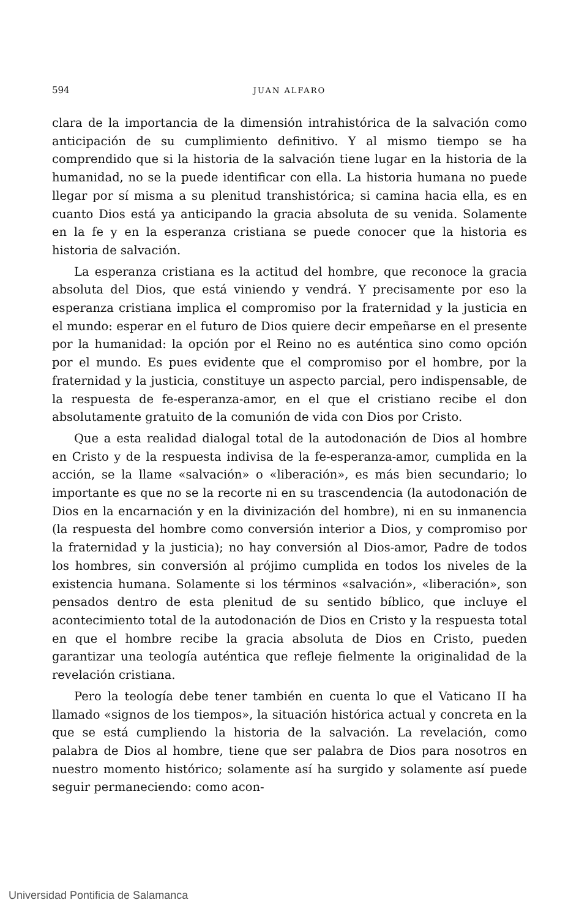594 JUAN ALFARO
clara de la importancia de la dimensión intrahistórica de la salvación como anticipación de su cumplimiento definitivo. Y al mismo tiempo se ha comprendido que si la historia de la salvación tiene lugar en la historia de la humanidad, no se la puede identificar con ella. La historia humana no puede llegar por sí misma a su plenitud transhistórica; si camina hacia ella, es en cuanto Dios está ya anticipando la gracia absoluta de su venida. Solamente en la fe y en la esperanza cristiana se puede conocer que la historia es historia de salvación.
La esperanza cristiana es la actitud del hombre, que reconoce la gracia absoluta del Dios, que está viniendo y vendrá. Y precisamente por eso la esperanza cristiana implica el compromiso por la fraternidad y la justicia en el mundo: esperar en el futuro de Dios quiere decir empeñarse en el presente por la humanidad: la opción por el Reino no es auténtica sino como opción por el mundo. Es pues evidente que el compromiso por el hombre, por la fraternidad y la justicia, constituye un aspecto parcial, pero indispensable, de la respuesta de fe-esperanza-amor, en el que el cristiano recibe el don absolutamente gratuito de la comunión de vida con Dios por Cristo.
Que a esta realidad dialogal total de la autodonación de Dios al hombre en Cristo y de la respuesta indivisa de la fe-esperanza-amor, cumplida en la acción, se la llame «salvación» o «liberación», es más bien secundario; lo importante es que no se la recorte ni en su trascendencia (la autodonación de Dios en la encarnación y en la divinización del hombre), ni en su inmanencia (la respuesta del hombre como conversión interior a Dios, y compromiso por la fraternidad y la justicia); no hay conversión al Dios-amor, Padre de todos los hombres, sin conversión al prójimo cumplida en todos los niveles de la existencia humana. Solamente si los términos «salvación», «liberación», son pensados dentro de esta plenitud de su sentido bíblico, que incluye el acontecimiento total de la autodonación de Dios en Cristo y la respuesta total en que el hombre recibe la gracia absoluta de Dios en Cristo, pueden garantizar una teología auténtica que refleje fielmente la originalidad de la revelación cristiana.
Pero la teología debe tener también en cuenta lo que el Vaticano II ha llamado «signos de los tiempos», la situación histórica actual y concreta en la que se está cumpliendo la historia de la salvación. La revelación, como palabra de Dios al hombre, tiene que ser palabra de Dios para nosotros en nuestro momento histórico; solamente así ha surgido y solamente así puede seguir permaneciendo: como acon-
Universidad Pontificia de Salamanca